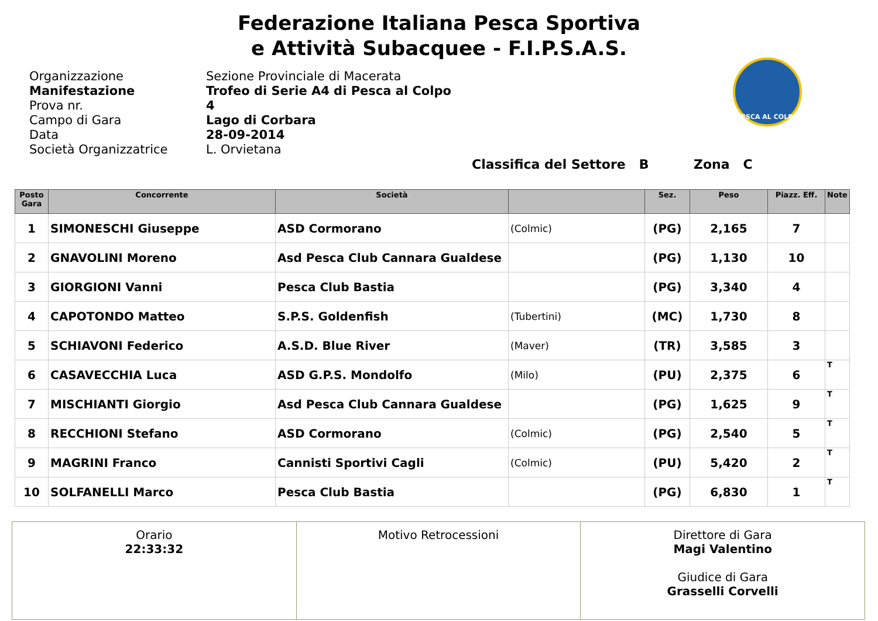Federazione Italiana Pesca Sportiva
e Attività Subacquee - F.I.P.S.A.S.
Organizzazione
Manifestazione
Prova nr.
Campo di Gara
Data
Società Organizzatrice
Sezione Provinciale di Macerata
Trofeo di Serie A4 di Pesca al Colpo
4
Lago di Corbara
28-09-2014
L. Orvietana
PESCA AL COLPO
Classifica del Settore B Zona C
| Posto Gara | Concorrente | Società | | Sez. | Peso | Piazz. Eff. | Note |
| --- | --- | --- | --- | --- | --- | --- | --- |
| 1 | SIMONESCHI Giuseppe | ASD Cormorano | (Colmic) | (PG) | 2,165 | 7 | |
| 2 | GNAVOLINI Moreno | Asd Pesca Club Cannara Gualdese | | (PG) | 1,130 | 10 | |
| 3 | GIORGIONI Vanni | Pesca Club Bastia | | (PG) | 3,340 | 4 | |
| 4 | CAPOTONDO Matteo | S.P.S. Goldenfish | (Tubertini) | (MC) | 1,730 | 8 | |
| 5 | SCHIAVONI Federico | A.S.D. Blue River | (Maver) | (TR) | 3,585 | 3 | |
| 6 | CASAVECCHIA Luca | ASD G.P.S. Mondolfo | (Milo) | (PU) | 2,375 | 6 | T |
| 7 | MISCHIANTI Giorgio | Asd Pesca Club Cannara Gualdese | | (PG) | 1,625 | 9 | T |
| 8 | RECCHIONI Stefano | ASD Cormorano | (Colmic) | (PG) | 2,540 | 5 | T |
| 9 | MAGRINI Franco | Cannisti Sportivi Cagli | (Colmic) | (PU) | 5,420 | 2 | T |
| 10 | SOLFANELLI Marco | Pesca Club Bastia | | (PG) | 6,830 | 1 | T |
| Orario 22:33:32 | Motivo Retrocessioni | Direttore di Gara Magi Valentino Giudice di Gara Grasselli Corvelli |